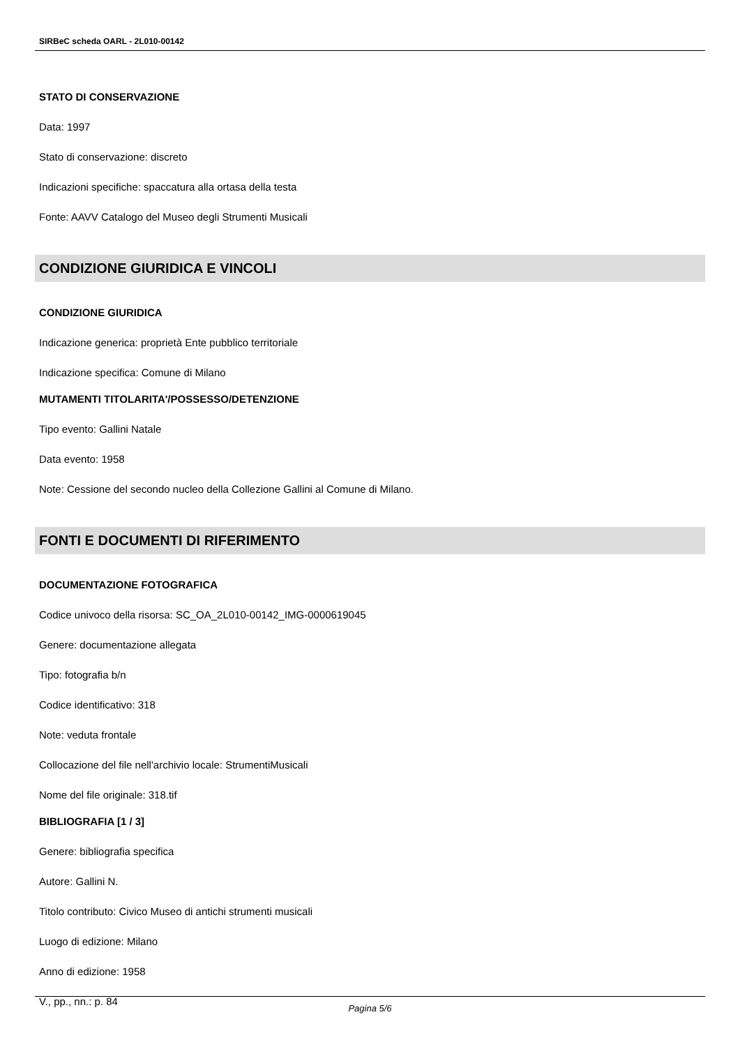SIRBeC scheda OARL - 2L010-00142
STATO DI CONSERVAZIONE
Data: 1997
Stato di conservazione: discreto
Indicazioni specifiche: spaccatura alla ortasa della testa
Fonte: AAVV Catalogo del Museo degli Strumenti Musicali
CONDIZIONE GIURIDICA E VINCOLI
CONDIZIONE GIURIDICA
Indicazione generica: proprietà Ente pubblico territoriale
Indicazione specifica: Comune di Milano
MUTAMENTI TITOLARITA'/POSSESSO/DETENZIONE
Tipo evento: Gallini Natale
Data evento: 1958
Note: Cessione del secondo nucleo della Collezione Gallini al Comune di Milano.
FONTI E DOCUMENTI DI RIFERIMENTO
DOCUMENTAZIONE FOTOGRAFICA
Codice univoco della risorsa: SC_OA_2L010-00142_IMG-0000619045
Genere: documentazione allegata
Tipo: fotografia b/n
Codice identificativo: 318
Note: veduta frontale
Collocazione del file nell'archivio locale: StrumentiMusicali
Nome del file originale: 318.tif
BIBLIOGRAFIA [1 / 3]
Genere: bibliografia specifica
Autore: Gallini N.
Titolo contributo: Civico Museo di antichi strumenti musicali
Luogo di edizione: Milano
Anno di edizione: 1958
V., pp., nn.: p. 84
Pagina 5/6